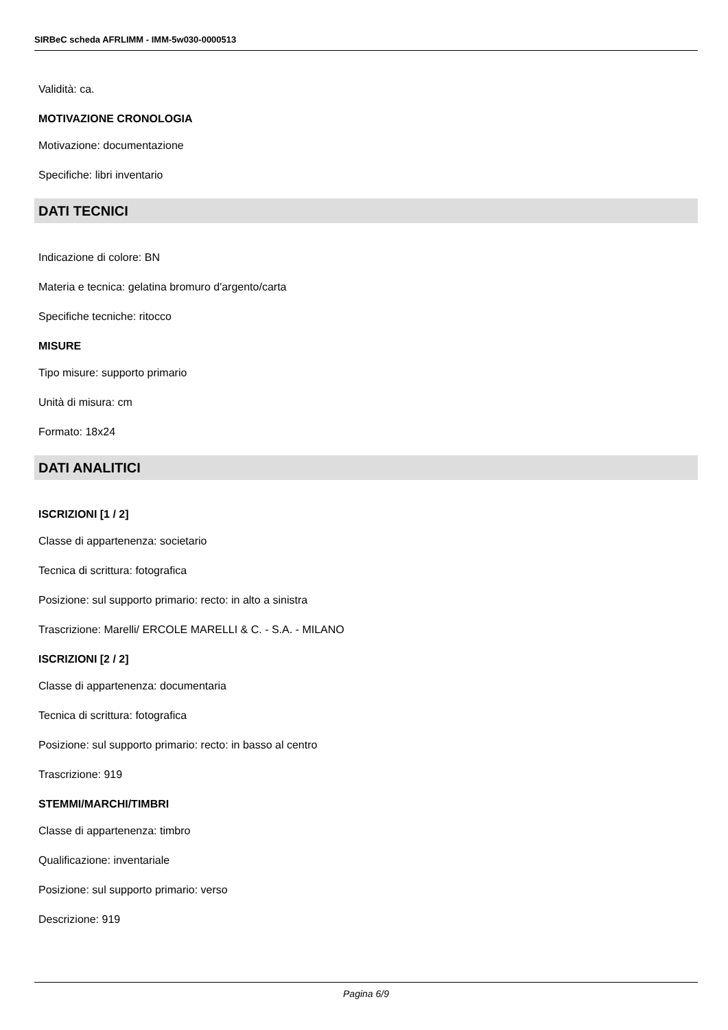SIRBeC scheda AFRLIMM - IMM-5w030-0000513
Validità: ca.
MOTIVAZIONE CRONOLOGIA
Motivazione: documentazione
Specifiche: libri inventario
DATI TECNICI
Indicazione di colore: BN
Materia e tecnica: gelatina bromuro d'argento/carta
Specifiche tecniche: ritocco
MISURE
Tipo misure: supporto primario
Unità di misura: cm
Formato: 18x24
DATI ANALITICI
ISCRIZIONI [1 / 2]
Classe di appartenenza: societario
Tecnica di scrittura: fotografica
Posizione: sul supporto primario: recto: in alto a sinistra
Trascrizione: Marelli/ ERCOLE MARELLI & C. - S.A. - MILANO
ISCRIZIONI [2 / 2]
Classe di appartenenza: documentaria
Tecnica di scrittura: fotografica
Posizione: sul supporto primario: recto: in basso al centro
Trascrizione: 919
STEMMI/MARCHI/TIMBRI
Classe di appartenenza: timbro
Qualificazione: inventariale
Posizione: sul supporto primario: verso
Descrizione: 919
Pagina 6/9